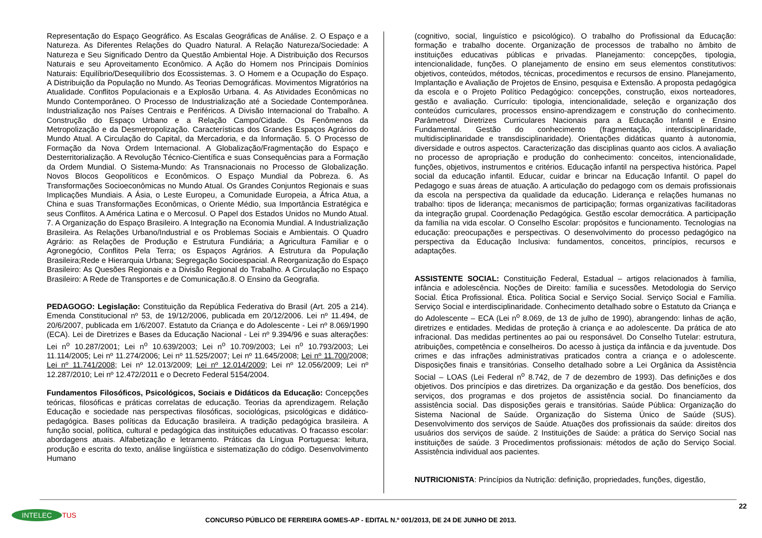Representação do Espaço Geográfico. As Escalas Geográficas de Análise. 2. O Espaço e a Natureza. As Diferentes Relações do Quadro Natural. A Relação Natureza/Sociedade: A Natureza e Seu Significado Dentro da Questão Ambiental Hoje. A Distribuição dos Recursos Naturais e seu Aproveitamento Econômico. A Ação do Homem nos Principais Domínios Naturais: Equilíbrio/Desequilíbrio dos Ecossistemas. 3. O Homem e a Ocupação do Espaço. A Distribuição da População no Mundo. As Teorias Demográficas. Movimentos Migratórios na Atualidade. Conflitos Populacionais e a Explosão Urbana. 4. As Atividades Econômicas no Mundo Contemporâneo. O Processo de Industrialização até a Sociedade Contemporânea. Industrialização nos Países Centrais e Periféricos. A Divisão Internacional do Trabalho. A Construção do Espaço Urbano e a Relação Campo/Cidade. Os Fenômenos da Metropolização e da Desmetropolização. Características dos Grandes Espaços Agrários do Mundo Atual. A Circulação do Capital, da Mercadoria, e da Informação. 5. O Processo de Formação da Nova Ordem Internacional. A Globalização/Fragmentação do Espaço e Desterritorialização. A Revolução Técnico-Científica e suas Consequências para a Formação da Ordem Mundial. O Sistema-Mundo: As Transnacionais no Processo de Globalização. Novos Blocos Geopolíticos e Econômicos. O Espaço Mundial da Pobreza. 6. As Transformações Socioeconômicas no Mundo Atual. Os Grandes Conjuntos Regionais e suas Implicações Mundiais. A Ásia, o Leste Europeu, a Comunidade Europeia, a África Atua, a China e suas Transformações Econômicas, o Oriente Médio, sua Importância Estratégica e seus Conflitos. A América Latina e o Mercosul. O Papel dos Estados Unidos no Mundo Atual. 7. A Organização do Espaço Brasileiro. A Integração na Economia Mundial. A Industrialização Brasileira. As Relações Urbano/Industrial e os Problemas Sociais e Ambientais. O Quadro Agrário: as Relações de Produção e Estrutura Fundiária; a Agricultura Familiar e o Agronegócio, Conflitos Pela Terra; os Espaços Agrários. A Estrutura da População Brasileira;Rede e Hierarquia Urbana; Segregação Socioespacial. A Reorganização do Espaço Brasileiro: As Quesões Regionais e a Divisão Regional do Trabalho. A Circulação no Espaço Brasileiro: A Rede de Transportes e de Comunicação.8. O Ensino da Geografia.
PEDAGOGO: Legislação: Constituição da República Federativa do Brasil (Art. 205 a 214). Emenda Constitucional nº 53, de 19/12/2006, publicada em 20/12/2006. Lei nº 11.494, de 20/6/2007, publicada em 1/6/2007. Estatuto da Criança e do Adolescente - Lei nº 8.069/1990 (ECA). Lei de Diretrizes e Bases da Educação Nacional - Lei nº 9.394/96 e suas alterações: Lei n<sup>o</sup> 10.287/2001; Lei n<sup>o</sup> 10.639/2003; Lei n<sup>o</sup> 10.709/2003; Lei n<sup>o</sup> 10.793/2003; Lei 11.114/2005; Lei nº 11.274/2006; Lei nº 11.525/2007; Lei nº 11.645/2008; Lei nº 11.700/2008; Lei nº 11.741/2008; Lei nº 12.013/2009; Lei nº 12.014/2009; Lei nº 12.056/2009; Lei nº 12.287/2010; Lei nº 12.472/2011 e o Decreto Federal 5154/2004.
Fundamentos Filosóficos, Psicológicos, Sociais e Didáticos da Educação: Concepções teóricas, filosóficas e práticas correlatas de educação. Teorias da aprendizagem. Relação Educação e sociedade nas perspectivas filosóficas, sociológicas, psicológicas e didático-pedagógica. Bases políticas da Educação brasileira. A tradição pedagógica brasileira. A função social, política, cultural e pedagógica das instituições educativas. O fracasso escolar: abordagens atuais. Alfabetização e letramento. Práticas da Língua Portuguesa: leitura, produção e escrita do texto, análise lingüística e sistematização do código. Desenvolvimento Humano
(cognitivo, social, linguístico e psicológico). O trabalho do Profissional da Educação: formação e trabalho docente. Organização de processos de trabalho no âmbito de instituições educativas públicas e privadas. Planejamento: concepções, tipologia, intencionalidade, funções. O planejamento de ensino em seus elementos constitutivos: objetivos, conteúdos, métodos, técnicas, procedimentos e recursos de ensino. Planejamento, Implantação e Avaliação de Projetos de Ensino, pesquisa e Extensão. A proposta pedagógica da escola e o Projeto Político Pedagógico: concepções, construção, eixos norteadores, gestão e avaliação. Currículo: tipologia, intencionalidade, seleção e organização dos conteúdos curriculares, processos ensino-aprendizagem e construção do conhecimento. Parâmetros/ Diretrizes Curriculares Nacionais para a Educação Infantil e Ensino Fundamental. Gestão do conhecimento (fragmentação, interdisciplinaridade, multidisciplinaridade e transdisciplinaridade). Orientações didáticas quanto à autonomia, diversidade e outros aspectos. Caracterização das disciplinas quanto aos ciclos. A avaliação no processo de apropriação e produção do conhecimento: conceitos, intencionalidade, funções, objetivos, instrumentos e critérios. Educação infantil na perspectiva histórica. Papel social da educação infantil. Educar, cuidar e brincar na Educação Infantil. O papel do Pedagogo e suas áreas de atuação. A articulação do pedagogo com os demais profissionais da escola na perspectiva da qualidade da educação. Liderança e relações humanas no trabalho: tipos de liderança; mecanismos de participação; formas organizativas facilitadoras da integração grupal. Coordenação Pedagógica. Gestão escolar democrática. A participação da família na vida escolar. O Conselho Escolar: propósitos e funcionamento. Tecnologias na educação: preocupações e perspectivas. O desenvolvimento do processo pedagógico na perspectiva da Educação Inclusiva: fundamentos, conceitos, princípios, recursos e adaptações.
ASSISTENTE SOCIAL: Constituição Federal, Estadual – artigos relacionados à família, infância e adolescência. Noções de Direito: família e sucessões. Metodologia do Serviço Social. Ética Profissional. Ética. Política Social e Serviço Social. Serviço Social e Família. Serviço Social e interdisciplinaridade. Conhecimento detalhado sobre o Estatuto da Criança e do Adolescente – ECA (Lei n<sup>o</sup> 8.069, de 13 de julho de 1990), abrangendo: linhas de ação, diretrizes e entidades. Medidas de proteção à criança e ao adolescente. Da prática de ato infracional. Das medidas pertinentes ao pai ou responsável. Do Conselho Tutelar: estrutura, atribuições, competência e conselheiros. Do acesso à justiça da infância e da juventude. Dos crimes e das infrações administrativas praticados contra a criança e o adolescente. Disposições finais e transitórias. Conselho detalhado sobre a Lei Orgânica da Assistência Social – LOAS (Lei Federal n<sup>o</sup> 8.742, de 7 de dezembro de 1993). Das definições e dos objetivos. Dos princípios e das diretrizes. Da organização e da gestão. Dos benefícios, dos serviços, dos programas e dos projetos de assistência social. Do financiamento da assistência social. Das disposições gerais e transitórias. Saúde Pública: Organização do Sistema Nacional de Saúde. Organização do Sistema Único de Saúde (SUS). Desenvolvimento dos serviços de Saúde. Atuações dos profissionais da saúde: direitos dos usuários dos serviços de saúde. 2 Instituições de Saúde: a prática do Serviço Social nas instituições de saúde. 3 Procedimentos profissionais: métodos de ação do Serviço Social. Assistência individual aos pacientes.
NUTRICIONISTA: Princípios da Nutrição: definição, propriedades, funções, digestão,
INTELEC TUS
CONCURSO PÚBLICO DE FERREIRA GOMES-AP - EDITAL N.º 001/2013, DE 24 DE JUNHO DE 2013.
22